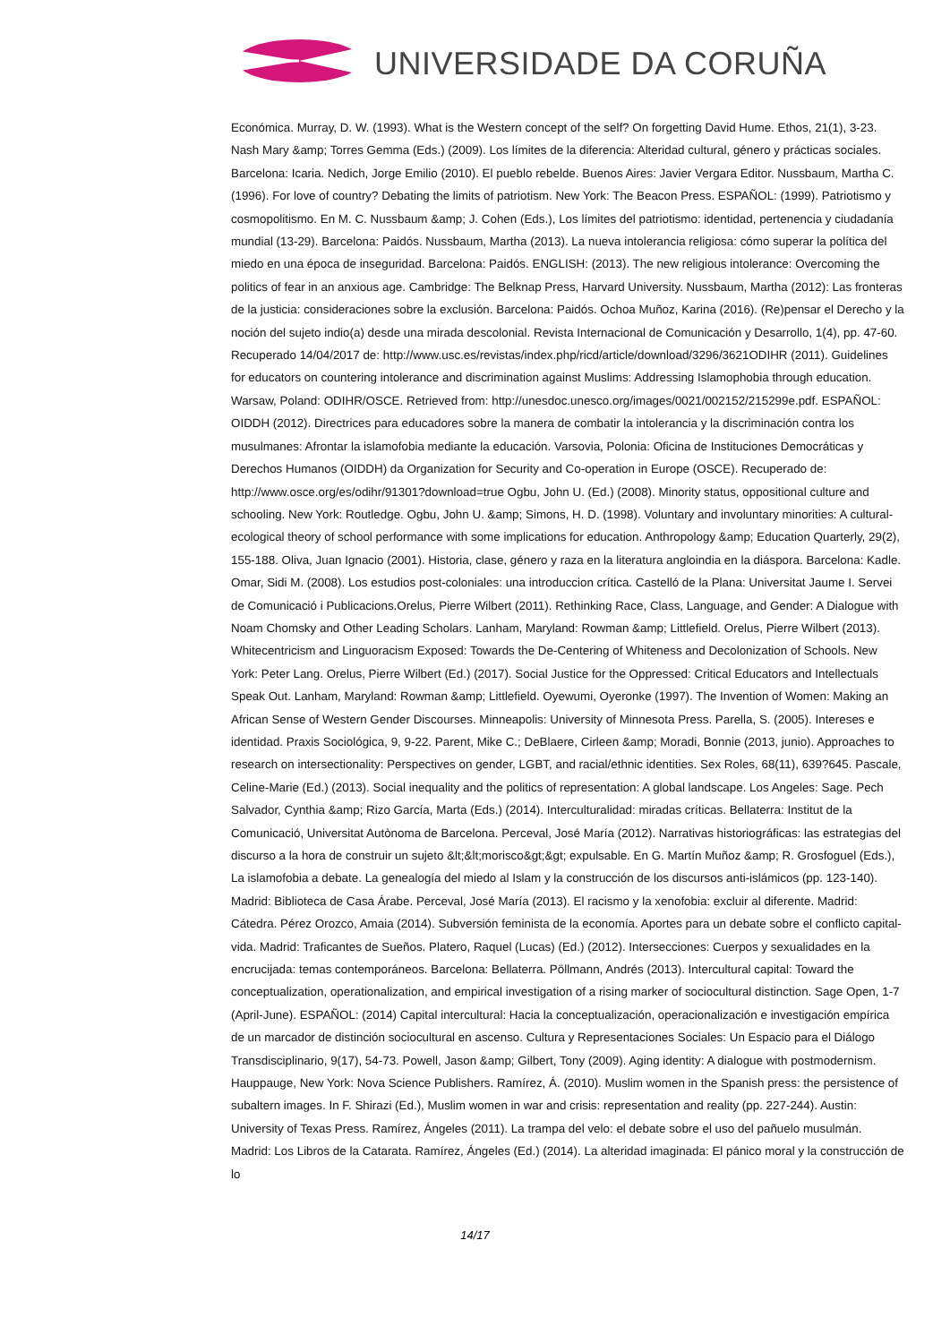UNIVERSIDADE DA CORUÑA
Económica. Murray, D. W. (1993). What is the Western concept of the self? On forgetting David Hume. Ethos, 21(1), 3-23. Nash Mary &amp; Torres Gemma (Eds.) (2009). Los límites de la diferencia: Alteridad cultural, género y prácticas sociales. Barcelona: Icaria. Nedich, Jorge Emilio (2010). El pueblo rebelde. Buenos Aires: Javier Vergara Editor. Nussbaum, Martha C. (1996). For love of country? Debating the limits of patriotism. New York: The Beacon Press. ESPAÑOL: (1999). Patriotismo y cosmopolitismo. En M. C. Nussbaum &amp; J. Cohen (Eds.), Los límites del patriotismo: identidad, pertenencia y ciudadanía mundial (13-29). Barcelona: Paidós. Nussbaum, Martha (2013). La nueva intolerancia religiosa: cómo superar la política del miedo en una época de inseguridad. Barcelona: Paidós. ENGLISH: (2013). The new religious intolerance: Overcoming the politics of fear in an anxious age. Cambridge: The Belknap Press, Harvard University. Nussbaum, Martha (2012): Las fronteras de la justicia: consideraciones sobre la exclusión. Barcelona: Paidós. Ochoa Muñoz, Karina (2016). (Re)pensar el Derecho y la noción del sujeto indio(a) desde una mirada descolonial. Revista Internacional de Comunicación y Desarrollo, 1(4), pp. 47-60. Recuperado 14/04/2017 de: http://www.usc.es/revistas/index.php/ricd/article/download/3296/3621ODIHR (2011). Guidelines for educators on countering intolerance and discrimination against Muslims: Addressing Islamophobia through education. Warsaw, Poland: ODIHR/OSCE. Retrieved from: http://unesdoc.unesco.org/images/0021/002152/215299e.pdf. ESPAÑOL: OIDDH (2012). Directrices para educadores sobre la manera de combatir la intolerancia y la discriminación contra los musulmanes: Afrontar la islamofobia mediante la educación. Varsovia, Polonia: Oficina de Instituciones Democráticas y Derechos Humanos (OIDDH) da Organization for Security and Co-operation in Europe (OSCE). Recuperado de: http://www.osce.org/es/odihr/91301?download=true Ogbu, John U. (Ed.) (2008). Minority status, oppositional culture and schooling. New York: Routledge. Ogbu, John U. &amp; Simons, H. D. (1998). Voluntary and involuntary minorities: A cultural-ecological theory of school performance with some implications for education. Anthropology &amp; Education Quarterly, 29(2), 155-188. Oliva, Juan Ignacio (2001). Historia, clase, género y raza en la literatura angloindia en la diáspora. Barcelona: Kadle. Omar, Sidi M. (2008). Los estudios post-coloniales: una introduccion crítica. Castelló de la Plana: Universitat Jaume I. Servei de Comunicació i Publicacions.Orelus, Pierre Wilbert (2011). Rethinking Race, Class, Language, and Gender: A Dialogue with Noam Chomsky and Other Leading Scholars. Lanham, Maryland: Rowman &amp; Littlefield. Orelus, Pierre Wilbert (2013). Whitecentricism and Linguoracism Exposed: Towards the De-Centering of Whiteness and Decolonization of Schools. New York: Peter Lang. Orelus, Pierre Wilbert (Ed.) (2017). Social Justice for the Oppressed: Critical Educators and Intellectuals Speak Out. Lanham, Maryland: Rowman &amp; Littlefield. Oyewumi, Oyeronke (1997). The Invention of Women: Making an African Sense of Western Gender Discourses. Minneapolis: University of Minnesota Press. Parella, S. (2005). Intereses e identidad. Praxis Sociológica, 9, 9-22. Parent, Mike C.; DeBlaere, Cirleen &amp; Moradi, Bonnie (2013, junio). Approaches to research on intersectionality: Perspectives on gender, LGBT, and racial/ethnic identities. Sex Roles, 68(11), 639?645. Pascale, Celine-Marie (Ed.) (2013). Social inequality and the politics of representation: A global landscape. Los Angeles: Sage. Pech Salvador, Cynthia &amp; Rizo García, Marta (Eds.) (2014). Interculturalidad: miradas críticas. Bellaterra: Institut de la Comunicació, Universitat Autònoma de Barcelona. Perceval, José María (2012). Narrativas historiográficas: las estrategias del discurso a la hora de construir un sujeto &lt;&lt;morisco&gt;&gt; expulsable. En G. Martín Muñoz &amp; R. Grosfoguel (Eds.), La islamofobia a debate. La genealogía del miedo al Islam y la construcción de los discursos anti-islámicos (pp. 123-140). Madrid: Biblioteca de Casa Árabe. Perceval, José María (2013). El racismo y la xenofobia: excluir al diferente. Madrid: Cátedra. Pérez Orozco, Amaia (2014). Subversión feminista de la economía. Aportes para un debate sobre el conflicto capital-vida. Madrid: Traficantes de Sueños. Platero, Raquel (Lucas) (Ed.) (2012). Intersecciones: Cuerpos y sexualidades en la encrucijada: temas contemporáneos. Barcelona: Bellaterra. Pöllmann, Andrés (2013). Intercultural capital: Toward the conceptualization, operationalization, and empirical investigation of a rising marker of sociocultural distinction. Sage Open, 1-7 (April-June). ESPAÑOL: (2014) Capital intercultural: Hacia la conceptualización, operacionalización e investigación empírica de un marcador de distinción sociocultural en ascenso. Cultura y Representaciones Sociales: Un Espacio para el Diálogo Transdisciplinario, 9(17), 54-73. Powell, Jason &amp; Gilbert, Tony (2009). Aging identity: A dialogue with postmodernism. Hauppauge, New York: Nova Science Publishers. Ramírez, Á. (2010). Muslim women in the Spanish press: the persistence of subaltern images. In F. Shirazi (Ed.), Muslim women in war and crisis: representation and reality (pp. 227-244). Austin: University of Texas Press. Ramírez, Ángeles (2011). La trampa del velo: el debate sobre el uso del pañuelo musulmán. Madrid: Los Libros de la Catarata. Ramírez, Ángeles (Ed.) (2014). La alteridad imaginada: El pánico moral y la construcción de lo
14/17